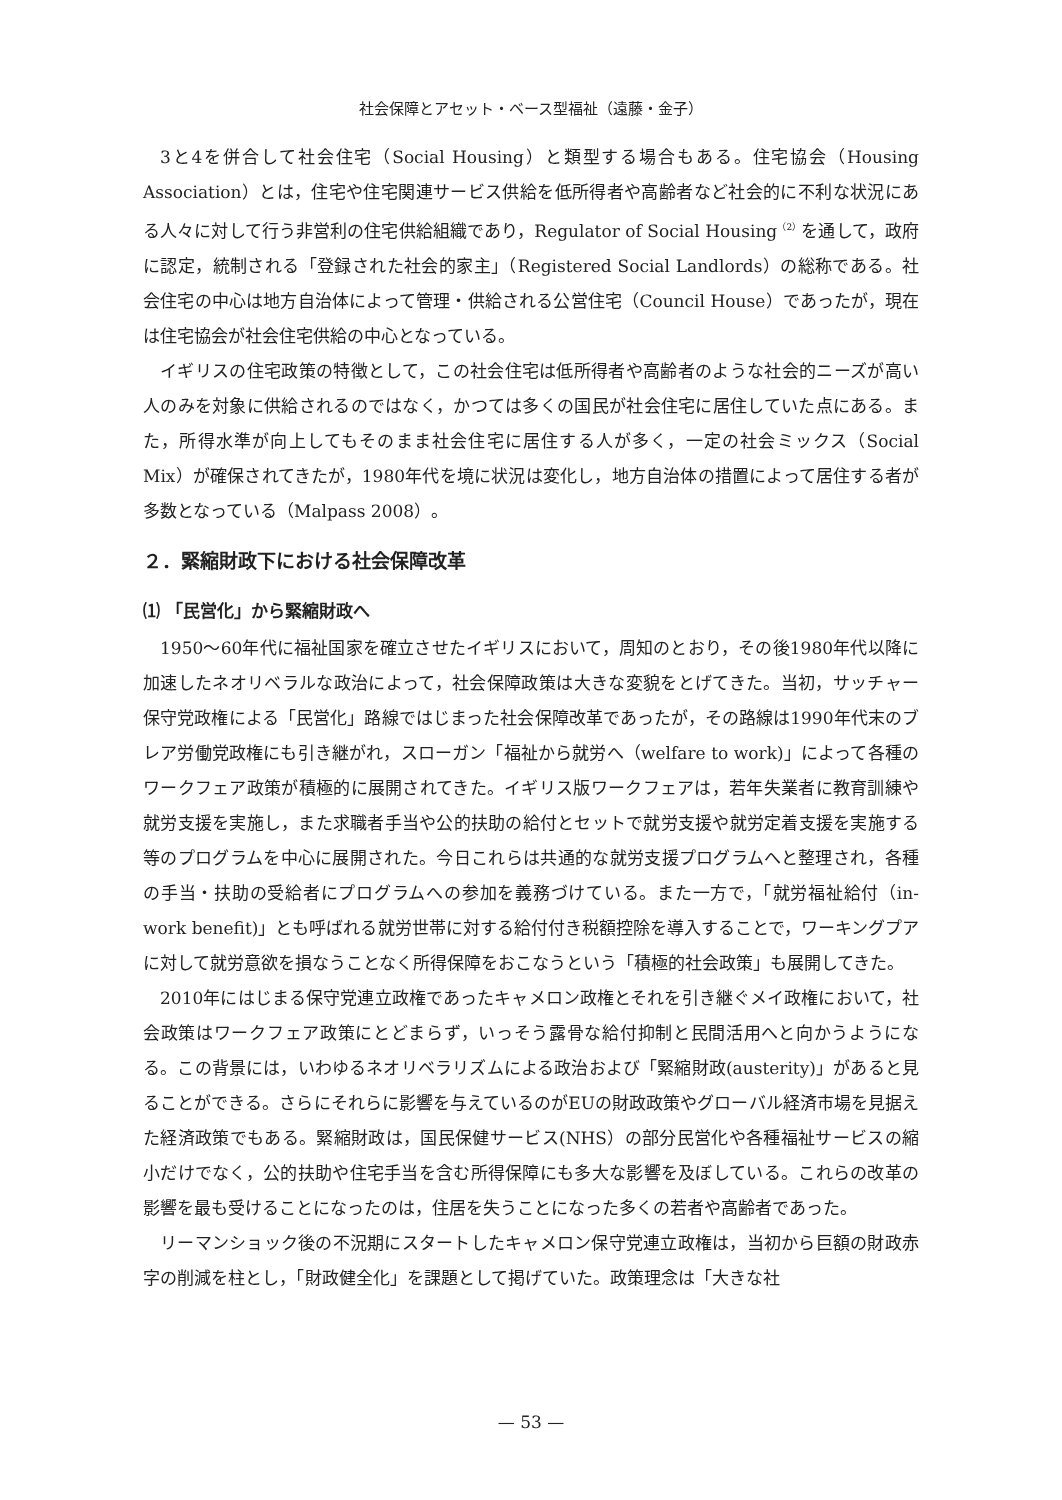社会保障とアセット・ベース型福祉（遠藤・金子）
3と4を併合して社会住宅（Social Housing）と類型する場合もある。住宅協会（Housing Association）とは，住宅や住宅関連サービス供給を低所得者や高齢者など社会的に不利な状況にある人々に対して行う非営利の住宅供給組織であり，Regulator of Social Housing<sup>（2）</sup>を通して，政府に認定，統制される「登録された社会的家主」（Registered Social Landlords）の総称である。社会住宅の中心は地方自治体によって管理・供給される公営住宅（Council House）であったが，現在は住宅協会が社会住宅供給の中心となっている。
イギリスの住宅政策の特徴として，この社会住宅は低所得者や高齢者のような社会的ニーズが高い人のみを対象に供給されるのではなく，かつては多くの国民が社会住宅に居住していた点にある。また，所得水準が向上してもそのまま社会住宅に居住する人が多く，一定の社会ミックス（Social Mix）が確保されてきたが，1980年代を境に状況は変化し，地方自治体の措置によって居住する者が多数となっている（Malpass 2008）。
２．緊縮財政下における社会保障改革
⑴ 「民営化」から緊縮財政へ
1950～60年代に福祉国家を確立させたイギリスにおいて，周知のとおり，その後1980年代以降に加速したネオリベラルな政治によって，社会保障政策は大きな変貌をとげてきた。当初，サッチャー保守党政権による「民営化」路線ではじまった社会保障改革であったが，その路線は1990年代末のブレア労働党政権にも引き継がれ，スローガン「福祉から就労へ（welfare to work)」によって各種のワークフェア政策が積極的に展開されてきた。イギリス版ワークフェアは，若年失業者に教育訓練や就労支援を実施し，また求職者手当や公的扶助の給付とセットで就労支援や就労定着支援を実施する等のプログラムを中心に展開された。今日これらは共通的な就労支援プログラムへと整理され，各種の手当・扶助の受給者にプログラムへの参加を義務づけている。また一方で，「就労福祉給付（in-work benefit)」とも呼ばれる就労世帯に対する給付付き税額控除を導入することで，ワーキングプアに対して就労意欲を損なうことなく所得保障をおこなうという「積極的社会政策」も展開してきた。
2010年にはじまる保守党連立政権であったキャメロン政権とそれを引き継ぐメイ政権において，社会政策はワークフェア政策にとどまらず，いっそう露骨な給付抑制と民間活用へと向かうようになる。この背景には，いわゆるネオリベラリズムによる政治および「緊縮財政(austerity)」があると見ることができる。さらにそれらに影響を与えているのがEUの財政政策やグローバル経済市場を見据えた経済政策でもある。緊縮財政は，国民保健サービス(NHS）の部分民営化や各種福祉サービスの縮小だけでなく，公的扶助や住宅手当を含む所得保障にも多大な影響を及ぼしている。これらの改革の影響を最も受けることになったのは，住居を失うことになった多くの若者や高齢者であった。
リーマンショック後の不況期にスタートしたキャメロン保守党連立政権は，当初から巨額の財政赤字の削減を柱とし，「財政健全化」を課題として掲げていた。政策理念は「大きな社
— 53 —